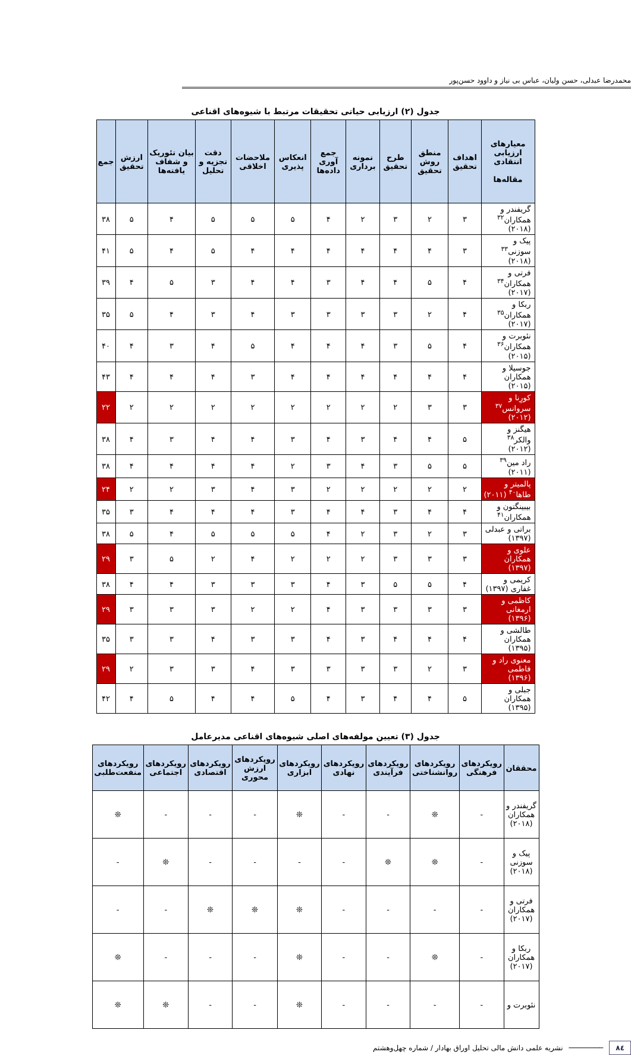محمدرضا عبدلی، حسن ولیان، عباس بی نیاز و داوود حسن‌پور
جدول (۲) ارزیابی حیاتی تحقیقات مرتبط با شیوه‌های اقناعی
| معیارهای ارزیابی انتقادی مقاله‌ها | اهداف تحقیق | منطق روش تحقیق | طرح تحقیق | نمونه برداری | جمع آوری داده‌ها | انعکاس پذیری | ملاحضات اخلاقی | دقت تجزیه و تحلیل | بیان تئوریک و شفاف یافته‌ها | ارزش تحقیق | جمع |
| --- | --- | --- | --- | --- | --- | --- | --- | --- | --- | --- | --- |
| گریفندر و همکاران<sup>۳۲</sup> (۲۰۱۸) | ۳ | ۲ | ۳ | ۲ | ۴ | ۵ | ۵ | ۵ | ۴ | ۵ | ۳۸ |
| پیک و سوزنی<sup>۳۳</sup> (۲۰۱۸) | ۳ | ۴ | ۴ | ۴ | ۴ | ۴ | ۴ | ۵ | ۴ | ۵ | ۴۱ |
| فرتی و همکاران<sup>۳۴</sup> (۲۰۱۷) | ۴ | ۵ | ۴ | ۴ | ۳ | ۴ | ۴ | ۳ | ۵ | ۴ | ۳۹ |
| ربکا و همکاران<sup>۳۵</sup> (۲۰۱۷) | ۴ | ۲ | ۳ | ۳ | ۳ | ۳ | ۴ | ۳ | ۴ | ۵ | ۳۵ |
| نئوبرت و همکاران<sup>۳۶</sup> (۲۰۱۵) | ۴ | ۵ | ۳ | ۴ | ۴ | ۴ | ۵ | ۴ | ۳ | ۴ | ۴۰ |
| جوسیلا و همکاران (۲۰۱۵) | ۴ | ۴ | ۴ | ۴ | ۴ | ۴ | ۳ | ۴ | ۴ | ۴ | ۴۳ |
| کورِنا و سروانس<sup>۳۷</sup> (۲۰۱۲) | ۳ | ۳ | ۲ | ۲ | ۲ | ۲ | ۲ | ۲ | ۲ | ۲ | ۲۲ |
| هیگنز و والکر<sup>۳۸</sup> (۲۰۱۲) | ۵ | ۴ | ۴ | ۳ | ۴ | ۳ | ۴ | ۴ | ۳ | ۴ | ۳۸ |
| راد مین<sup>۳۹</sup> (۲۰۱۱) | ۵ | ۵ | ۳ | ۴ | ۳ | ۲ | ۴ | ۴ | ۴ | ۴ | ۳۸ |
| پالمیتر و طاها<sup>۴۰</sup> (۲۰۱۱) | ۲ | ۲ | ۲ | ۲ | ۲ | ۳ | ۴ | ۳ | ۲ | ۲ | ۲۴ |
| بیبینگتون و همکاران<sup>۴۱</sup> | ۴ | ۴ | ۳ | ۴ | ۴ | ۳ | ۴ | ۴ | ۴ | ۳ | ۳۵ |
| براتی و عبدلی (۱۳۹۷) | ۳ | ۲ | ۳ | ۲ | ۴ | ۵ | ۵ | ۵ | ۴ | ۵ | ۳۸ |
| علوی و همکاران (۱۳۹۷) | ۳ | ۳ | ۳ | ۲ | ۲ | ۲ | ۴ | ۲ | ۵ | ۳ | ۲۹ |
| کریمی و غفاری (۱۳۹۷) | ۴ | ۵ | ۵ | ۳ | ۴ | ۳ | ۳ | ۳ | ۴ | ۴ | ۳۸ |
| کاظمی و ارمغانی (۱۳۹۶) | ۳ | ۳ | ۳ | ۳ | ۴ | ۲ | ۲ | ۳ | ۳ | ۳ | ۲۹ |
| طالشی و همکاران (۱۳۹۵) | ۴ | ۴ | ۴ | ۳ | ۴ | ۳ | ۳ | ۴ | ۳ | ۳ | ۳۵ |
| معنوی راد و فاطمی (۱۳۹۶) | ۳ | ۲ | ۳ | ۳ | ۳ | ۳ | ۴ | ۳ | ۳ | ۲ | ۲۹ |
| جبلی و همکاران (۱۳۹۵) | ۵ | ۴ | ۴ | ۳ | ۴ | ۵ | ۴ | ۴ | ۵ | ۴ | ۴۲ |
جدول (۳) تعیین مولفه‌های اصلی شیوه‌های اقناعی مدیرعامل
| محققان | رویکردهای فرهنگی | رویکردهای روانشناختی | رویکردهای فرآیندی | رویکردهای نهادی | رویکردهای ابزاری | رویکردهای ارزش محوری | رویکردهای اقتصادی | رویکردهای اجتماعی | رویکردهای منفعت‌طلبی |
| --- | --- | --- | --- | --- | --- | --- | --- | --- | --- |
| گریفندر و همکاران (۲۰۱۸) | - | ❊ | - | - | ❊ | - | - | - | ❊ |
| پیک و سوزنی (۲۰۱۸) | - | ❊ | ❊ | - | - | - | - | ❊ | - |
| فرتی و همکاران (۲۰۱۷) | - | - | - | - | ❊ | ❊ | ❊ | - | - |
| ربکا و همکاران (۲۰۱۷) | - | ❊ | - | - | ❊ | - | - | - | ❊ |
| نئوبرت و | - | - | - | - | ❊ | - | - | ❊ | ❊ |
۸٤ ──────── نشریه علمی دانش مالی تحلیل اوراق بهادار / شماره چهل‌وهشتم